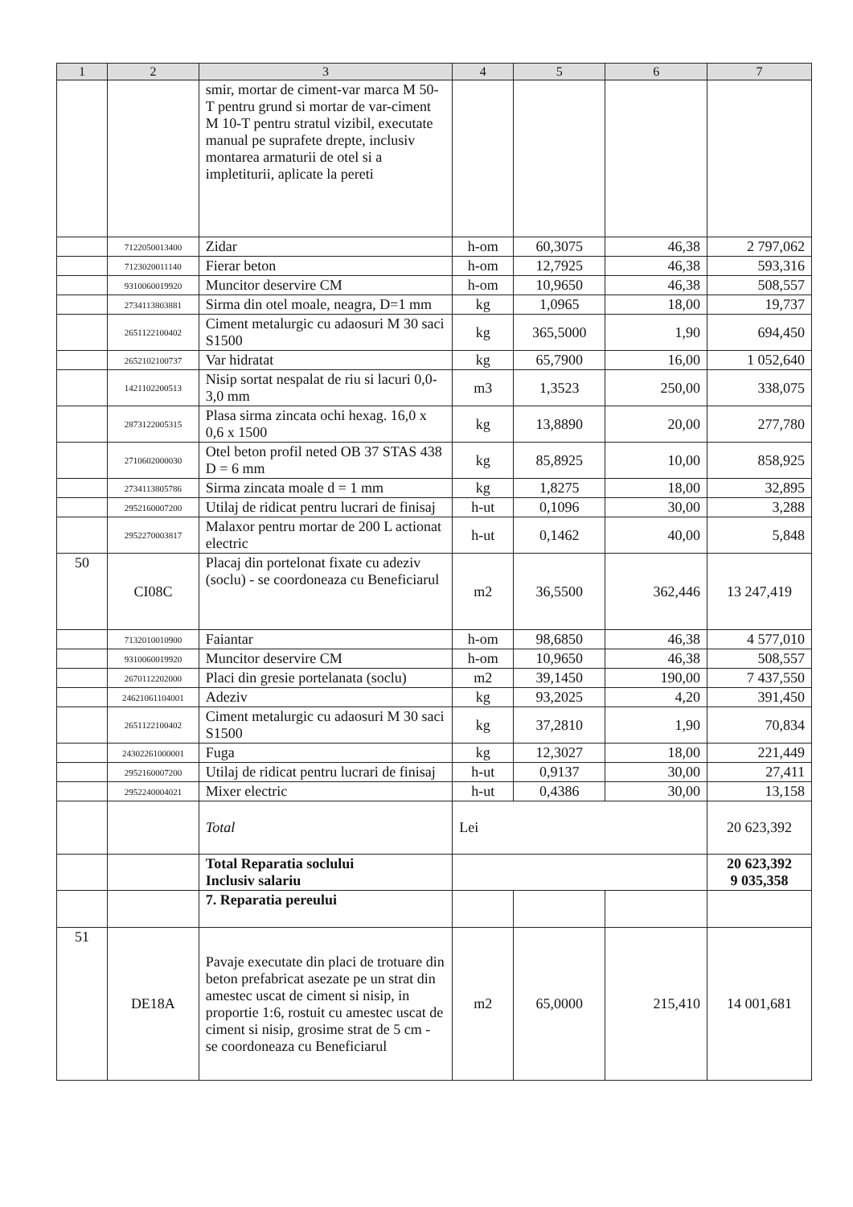| 1 | 2 | 3 | 4 | 5 | 6 | 7 |
| --- | --- | --- | --- | --- | --- | --- |
| | | smir, mortar de ciment-var marca M 50-T pentru grund si mortar de var-ciment M 10-T pentru stratul vizibil, executate manual pe suprafete drepte, inclusiv montarea armaturii de otel si a impletiturii, aplicate la pereti | | | | |
| | 7122050013400 | Zidar | h-om | 60,3075 | 46,38 | 2 797,062 |
| | 7123020011140 | Fierar beton | h-om | 12,7925 | 46,38 | 593,316 |
| | 9310060019920 | Muncitor deservire CM | h-om | 10,9650 | 46,38 | 508,557 |
| | 2734113803881 | Sirma din otel moale, neagra, D=1 mm | kg | 1,0965 | 18,00 | 19,737 |
| | 2651122100402 | Ciment metalurgic cu adaosuri M 30 saci S1500 | kg | 365,5000 | 1,90 | 694,450 |
| | 2652102100737 | Var hidratat | kg | 65,7900 | 16,00 | 1 052,640 |
| | 1421102200513 | Nisip sortat nespalat de riu si lacuri 0,0-3,0 mm | m3 | 1,3523 | 250,00 | 338,075 |
| | 2873122005315 | Plasa sirma zincata ochi hexag. 16,0 x 0,6 x 1500 | kg | 13,8890 | 20,00 | 277,780 |
| | 2710602000030 | Otel beton profil neted OB 37 STAS 438 D = 6 mm | kg | 85,8925 | 10,00 | 858,925 |
| | 2734113805786 | Sirma zincata moale d = 1 mm | kg | 1,8275 | 18,00 | 32,895 |
| | 2952160007200 | Utilaj de ridicat pentru lucrari de finisaj | h-ut | 0,1096 | 30,00 | 3,288 |
| | 2952270003817 | Malaxor pentru mortar de 200 L actionat electric | h-ut | 0,1462 | 40,00 | 5,848 |
| 50 | CI08C | Placaj din portelonat fixate cu adeziv (soclu) - se coordoneaza cu Beneficiarul | m2 | 36,5500 | 362,446 | 13 247,419 |
| | 7132010010900 | Faiantar | h-om | 98,6850 | 46,38 | 4 577,010 |
| | 9310060019920 | Muncitor deservire CM | h-om | 10,9650 | 46,38 | 508,557 |
| | 2670112202000 | Placi din gresie portelanata (soclu) | m2 | 39,1450 | 190,00 | 7 437,550 |
| | 24621061104001 | Adeziv | kg | 93,2025 | 4,20 | 391,450 |
| | 2651122100402 | Ciment metalurgic cu adaosuri M 30 saci S1500 | kg | 37,2810 | 1,90 | 70,834 |
| | 24302261000001 | Fuga | kg | 12,3027 | 18,00 | 221,449 |
| | 2952160007200 | Utilaj de ridicat pentru lucrari de finisaj | h-ut | 0,9137 | 30,00 | 27,411 |
| | 2952240004021 | Mixer electric | h-ut | 0,4386 | 30,00 | 13,158 |
| | | Total | Lei | | | 20 623,392 |
| | | Total Reparatia soclului Inclusiv salariu | | | | 20 623,392 9 035,358 |
| | | 7. Reparatia pereului | | | | |
| 51 | DE18A | Pavaje executate din placi de trotuare din beton prefabricat asezate pe un strat din amestec uscat de ciment si nisip, in proportie 1:6, rostuit cu amestec uscat de ciment si nisip, grosime strat de 5 cm - se coordoneaza cu Beneficiarul | m2 | 65,0000 | 215,410 | 14 001,681 |